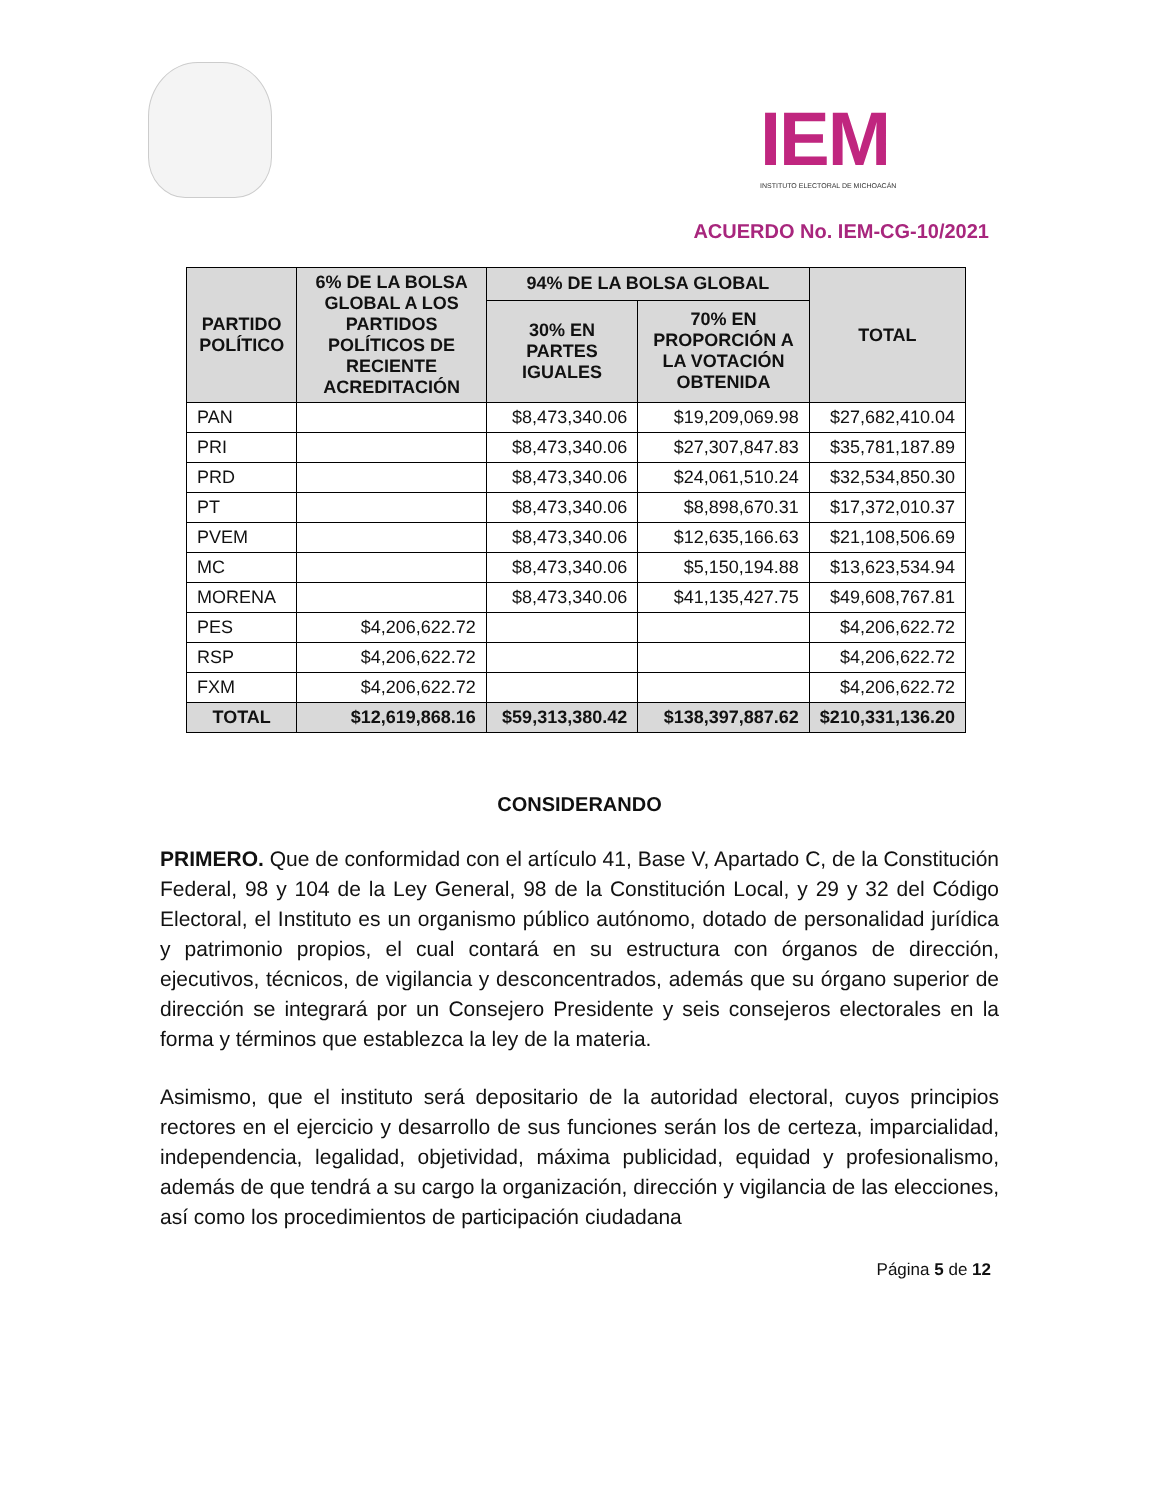IEM
INSTITUTO ELECTORAL DE MICHOACÁN
ACUERDO No. IEM-CG-10/2021
| PARTIDO POLÍTICO | 6% DE LA BOLSA GLOBAL A LOS PARTIDOS POLÍTICOS DE RECIENTE ACREDITACIÓN | 94% DE LA BOLSA GLOBAL | | TOTAL |
| --- | --- | --- | --- | --- |
| | | 30% EN PARTES IGUALES | 70% EN PROPORCIÓN A LA VOTACIÓN OBTENIDA | |
| PAN | | $8,473,340.06 | $19,209,069.98 | $27,682,410.04 |
| PRI | | $8,473,340.06 | $27,307,847.83 | $35,781,187.89 |
| PRD | | $8,473,340.06 | $24,061,510.24 | $32,534,850.30 |
| PT | | $8,473,340.06 | $8,898,670.31 | $17,372,010.37 |
| PVEM | | $8,473,340.06 | $12,635,166.63 | $21,108,506.69 |
| MC | | $8,473,340.06 | $5,150,194.88 | $13,623,534.94 |
| MORENA | | $8,473,340.06 | $41,135,427.75 | $49,608,767.81 |
| PES | $4,206,622.72 | | | $4,206,622.72 |
| RSP | $4,206,622.72 | | | $4,206,622.72 |
| FXM | $4,206,622.72 | | | $4,206,622.72 |
| TOTAL | $12,619,868.16 | $59,313,380.42 | $138,397,887.62 | $210,331,136.20 |
CONSIDERANDO
PRIMERO. Que de conformidad con el artículo 41, Base V, Apartado C, de la Constitución Federal, 98 y 104 de la Ley General, 98 de la Constitución Local, y 29 y 32 del Código Electoral, el Instituto es un organismo público autónomo, dotado de personalidad jurídica y patrimonio propios, el cual contará en su estructura con órganos de dirección, ejecutivos, técnicos, de vigilancia y desconcentrados, además que su órgano superior de dirección se integrará por un Consejero Presidente y seis consejeros electorales en la forma y términos que establezca la ley de la materia.
Asimismo, que el instituto será depositario de la autoridad electoral, cuyos principios rectores en el ejercicio y desarrollo de sus funciones serán los de certeza, imparcialidad, independencia, legalidad, objetividad, máxima publicidad, equidad y profesionalismo, además de que tendrá a su cargo la organización, dirección y vigilancia de las elecciones, así como los procedimientos de participación ciudadana
Página 5 de 12